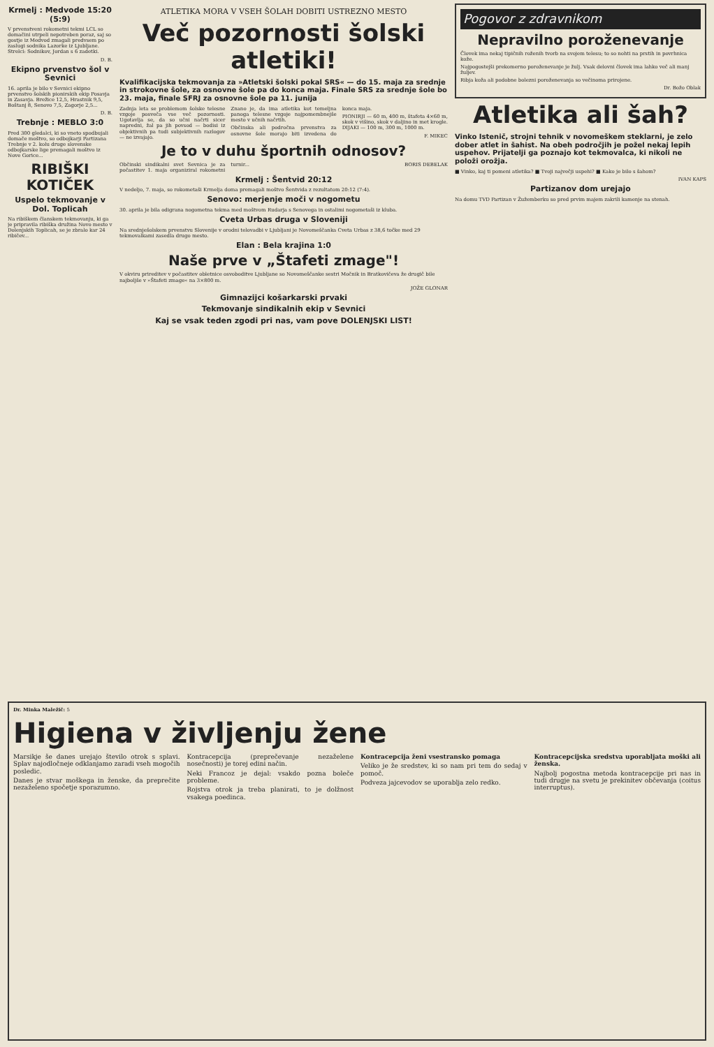Krmelj : Medvode 15:20 (5:9)
V prvenstveni rokometni tekmi LCL so domačini utrpeli nepotreben poraz, saj so gostje iz Medvod zmagali predvsem po zaslugi sodnika Lazorke iz Ljubljane. Strelci: Sodnikov, Jordan s 6 zadetki.
D. B.
Ekipno prvenstvo šol v Sevnici
16. aprila je bilo v Sevnici ekipno prvenstvo šolskih pionirskih ekip Posavja in Zasavja. Brežice 12,5, Hrastnik 9,5, Boštanj 8, Senovo 7,5, Zagorje 2,5...
D. B.
Trebnje : MEBLO 3:0
Pred 300 gledalci, ki so vneto spodbujali domače moštvo, so odbojkarji Partizana Trebnje v 2. kolu druge slovenske odbojkarske lige premagali moštvo iz Nove Gorice...
RIBIŠKI KOTIČEK
Uspelo tekmovanje v Dol. Toplicah
Na ribiškem članskem tekmovanju, ki ga je pripravila ribiška družina Novo mesto v Dolenjskih Toplicah, se je zbralo kar 24 ribičev...
ATLETIKA MORA V VSEH ŠOLAH DOBITI USTREZNO MESTO
Več pozornosti šolski atletiki!
Kvalifikacijska tekmovanja za »Atletski šolski pokal SRS« — do 15. maja za srednje in strokovne šole, za osnovne šole pa do konca maja. Finale SRS za srednje šole bo 23. maja, finale SFRJ za osnovne šole pa 11. junija
Zadnja leta se problemom šolske telesne vzgoje posveča vse več pozornosti. Ugotavlja se, da so učni načrti sicer napredni, žal pa jih povsod — bodisi iz objektivnih pa tudi subjektivnih razlogov — ne izvajajo.
Znano je, da ima atletika kot temeljna panoga telesne vzgoje najpomembnejše mesto v učnih načrtih.
Občinska ali področna prvenstva za osnovne šole morajo biti izvedena do konca maja.
PIONIRJI — 60 m, 400 m, štafeta 4×60 m, skok v višino, skok v daljino in met krogle. DIJAKI — 100 m, 300 m, 1000 m.
F. MIKEC
Je to v duhu športnih odnosov?
Občinski sindikalni svet Sevnica je za počastitev 1. maja organiziral rokometni turnir...
BORIS DEBELAK
Krmelj : Šentvid 20:12
V nedeljo, 7. maja, so rokometaši Krmelja doma premagali moštvo Šentvida z rezultatom 20:12 (7:4).
Senovo: merjenje moči v nogometu
30. aprila je bila odigrana nogometna tekma med moštvom Rudarja s Senovega in ostalimi nogometaši iz kluba.
Cveta Urbas druga v Sloveniji
Na srednješolskem prvenstvu Slovenije v orodni telovadbi v Ljubljani je Novomeščanka Cveta Urbas z 38,6 točke med 29 tekmovalkami zasedla drugo mesto.
Elan : Bela krajina 1:0
Naše prve v „Štafeti zmage"!
V okviru prireditev v počastitev obletnice osvoboditve Ljubljane so Novomeščanke sestri Močnik in Bratkovičeva že drugič bile najboljše v »Štafeti zmage« na 3×800 m.
JOŽE GLONAR
Gimnazijci košarkarski prvaki
Tekmovanje sindikalnih ekip v Sevnici
Kaj se vsak teden zgodi pri nas, vam pove DOLENJSKI LIST!
Pogovor z zdravnikom
Nepravilno poroženevanje
Človek ima nekaj tipičnih roženih tvorb na svojem telesu; to so nohti na prstih in povrhnica kože.
Najpogostejši prekomerno poroženevanje je žulj. Vsak delovni človek ima lahko več ali manj žuljev.
Ribja koža ali podobne bolezni poroženevanja so večinoma prirojene.
Dr. Božo Oblak
Atletika ali šah?
Vinko Istenič, strojni tehnik v novomeškem steklarni, je zelo dober atlet in šahist. Na obeh področjih je požel nekaj lepih uspehov. Prijatelji ga poznajo kot tekmovalca, ki nikoli ne položi orožja.
■ Vinko, kaj ti pomeni atletika? ■ Tvoji največji uspehi? ■ Kako je bilo s šahom?
IVAN KAPS
Partizanov dom urejajo
Na domu TVD Partizan v Žužemberku so pred prvim majem zakrili kamenje na stenah.
Dr. Minka Maležič: 5
Higiena v življenju žene
Marsikje še danes urejajo število otrok s splavi. Splav najodločneje odklanjamo zaradi vseh mogočih posledic.
Danes je stvar moškega in ženske, da preprečite nezaželeno spočetje sporazumno.
Kontracepcija (preprečevanje nezaželene nosečnosti) je torej edini način.
Neki Francoz je dejal: vsakdo pozna boleče probleme.
Rojstva otrok ja treba planirati, to je dolžnost vsakega poedinca.
Kontracepcija ženi vsestransko pomaga
Veliko je že sredstev, ki so nam pri tem do sedaj v pomoč.
Podveza jajcevodov se uporablja zelo redko.
Kontracepcijska sredstva uporabljata moški ali ženska.
Najbolj pogostna metoda kontracepcije pri nas in tudi drugje na svetu je prekinitev občevanja (coitus interruptus).